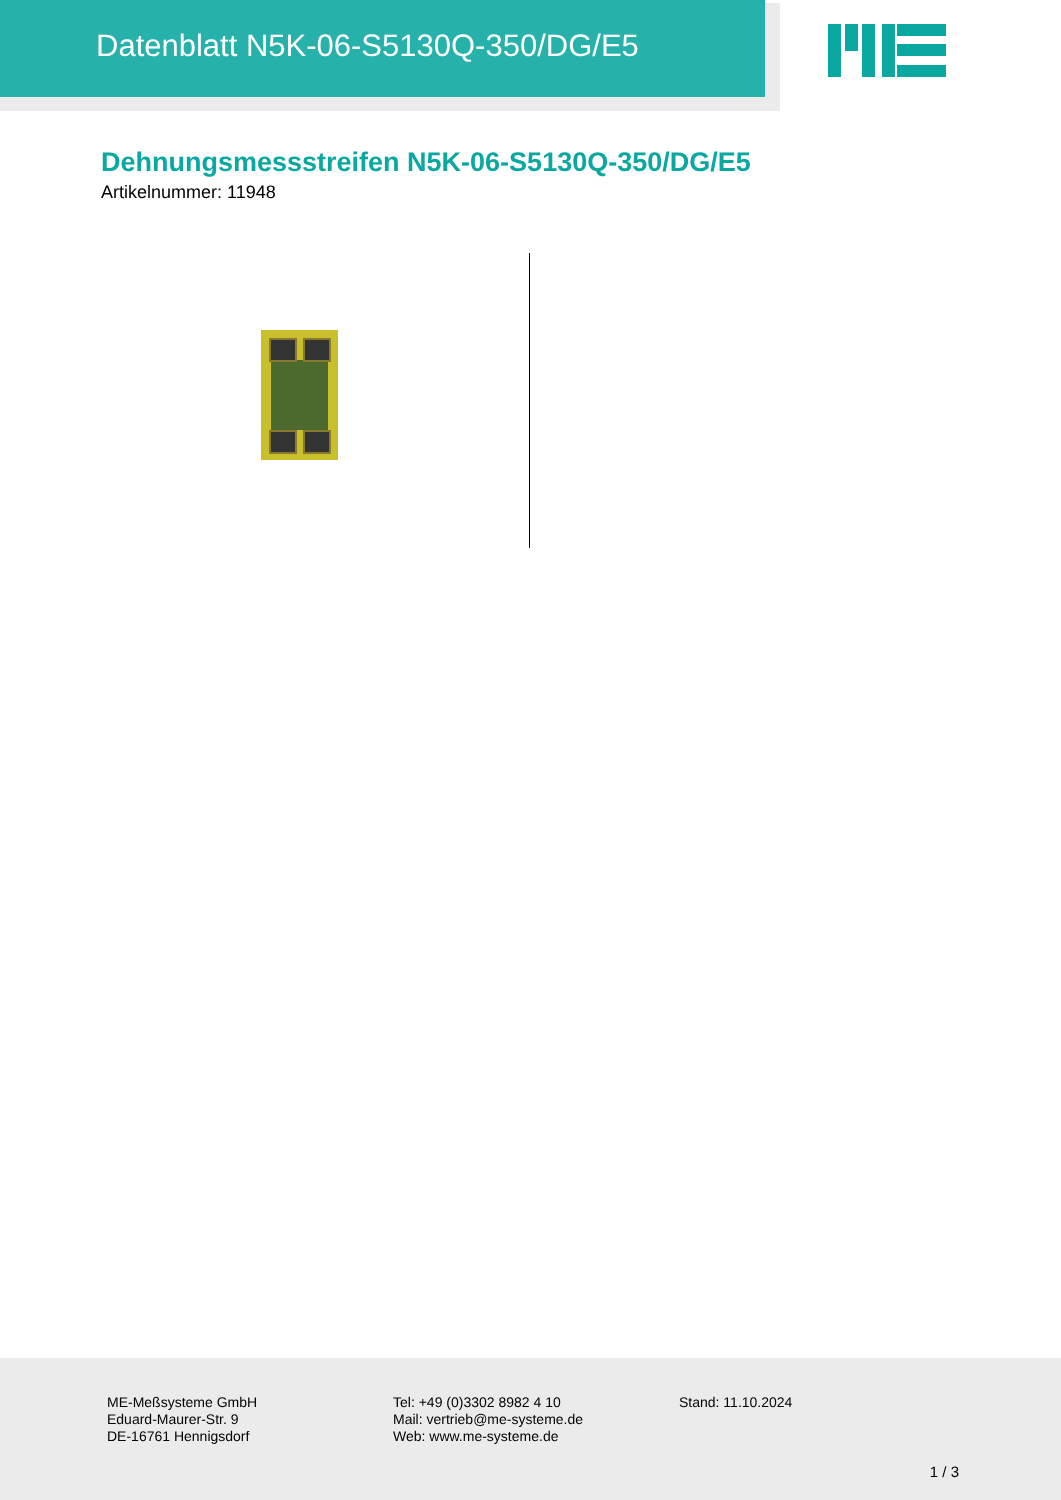Datenblatt N5K-06-S5130Q-350/DG/E5
Dehnungsmessstreifen N5K-06-S5130Q-350/DG/E5
Artikelnummer: 11948
ME-Meßsysteme GmbH
Eduard-Maurer-Str. 9
DE-16761 Hennigsdorf
Tel: +49 (0)3302 8982 4 10
Mail: vertrieb@me-systeme.de
Web: www.me-systeme.de
Stand: 11.10.2024
1 / 3